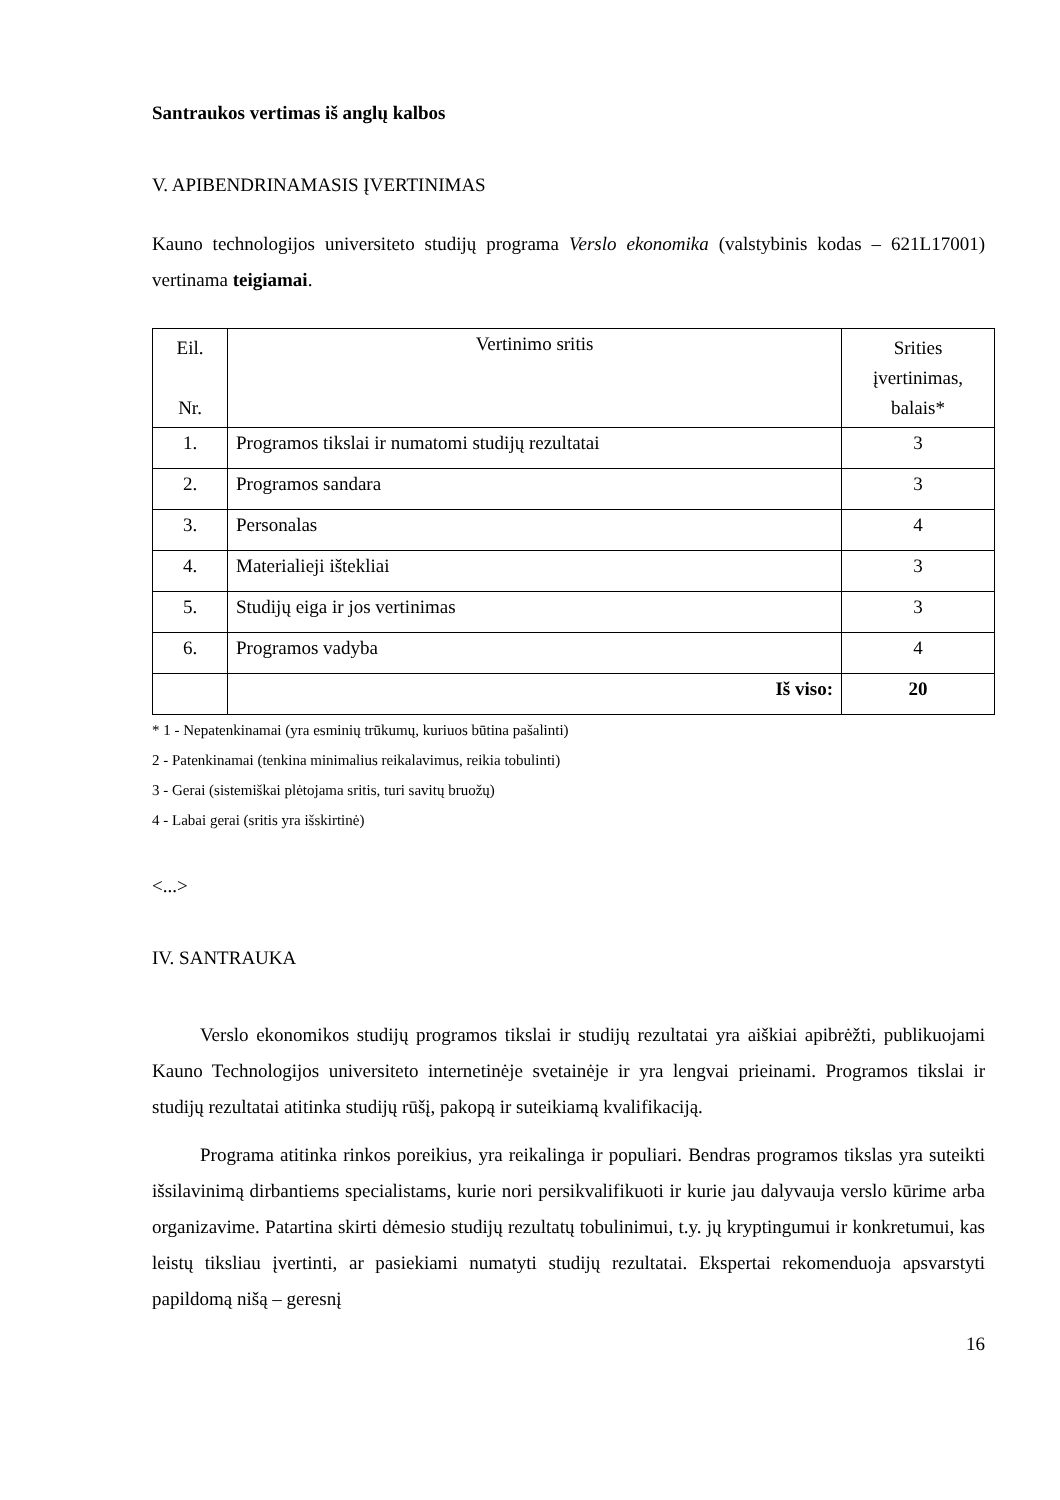Santraukos vertimas iš anglų kalbos
V. APIBENDRINAMASIS ĮVERTINIMAS
Kauno technologijos universiteto studijų programa Verslo ekonomika (valstybinis kodas – 621L17001) vertinama teigiamai.
| Eil. Nr. | Vertinimo sritis | Srities įvertinimas, balais* |
| --- | --- | --- |
| 1. | Programos tikslai ir numatomi studijų rezultatai | 3 |
| 2. | Programos sandara | 3 |
| 3. | Personalas | 4 |
| 4. | Materialieji ištekliai | 3 |
| 5. | Studijų eiga ir jos vertinimas | 3 |
| 6. | Programos vadyba | 4 |
| | Iš viso: | 20 |
* 1 - Nepatenkinamai (yra esminių trūkumų, kuriuos būtina pašalinti)
2 - Patenkinamai (tenkina minimalius reikalavimus, reikia tobulinti)
3 - Gerai (sistemiškai plėtojama sritis, turi savitų bruožų)
4 - Labai gerai (sritis yra išskirtinė)
<...>
IV. SANTRAUKA
Verslo ekonomikos studijų programos tikslai ir studijų rezultatai yra aiškiai apibrėžti, publikuojami Kauno Technologijos universiteto internetinėje svetainėje ir yra lengvai prieinami. Programos tikslai ir studijų rezultatai atitinka studijų rūšį, pakopą ir suteikiamą kvalifikaciją.
Programa atitinka rinkos poreikius, yra reikalinga ir populiari. Bendras programos tikslas yra suteikti išsilavinimą dirbantiems specialistams, kurie nori persikvalifikuoti ir kurie jau dalyvauja verslo kūrime arba organizavime. Patartina skirti dėmesio studijų rezultatų tobulinimui, t.y. jų kryptingumui ir konkretumui, kas leistų tiksliau įvertinti, ar pasiekiami numatyti studijų rezultatai. Ekspertai rekomenduoja apsvarstyti papildomą nišą – geresnį
16